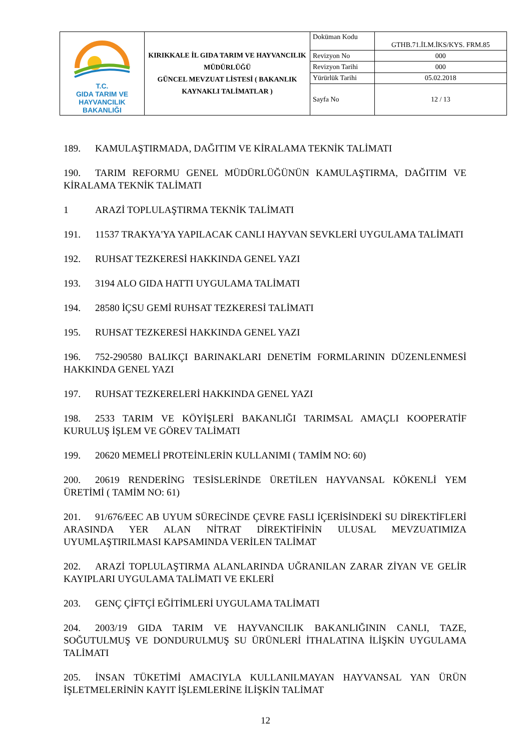| T.C. GIDA TARIM VE HAYVANCILIK BAKANLIĞI | KIRIKKALE İL GIDA TARIM VE HAYVANCILIK MÜDÜRLÜĞÜ GÜNCEL MEVZUAT LİSTESİ ( BAKANLIK KAYNAKLI TALİMATLAR ) | Doküman Kodu | GTHB.71.İLM.İKS/KYS. FRM.85 |
| | | Revizyon No | 000 |
| | | Revizyon Tarihi | 000 |
| | | Yürürlük Tarihi | 05.02.2018 |
| | | Sayfa No | 12 / 13 |
189. KAMULAŞTIRMADA, DAĞITIM VE KİRALAMA TEKNİK TALİMATI
190. TARIM REFORMU GENEL MÜDÜRLÜĞÜNÜN KAMULAŞTIRMA, DAĞITIM VE KİRALAMA TEKNİK TALİMATI
1 ARAZİ TOPLULAŞTIRMA TEKNİK TALİMATI
191. 11537 TRAKYA'YA YAPILACAK CANLI HAYVAN SEVKLERİ UYGULAMA TALİMATI
192. RUHSAT TEZKERESİ HAKKINDA GENEL YAZI
193. 3194 ALO GIDA HATTI UYGULAMA TALİMATI
194. 28580 İÇSU GEMİ RUHSAT TEZKERESİ TALİMATI
195. RUHSAT TEZKERESİ HAKKINDA GENEL YAZI
196. 752-290580 BALIKÇI BARINAKLARI DENETİM FORMLARININ DÜZENLENMESİ HAKKINDA GENEL YAZI
197. RUHSAT TEZKERELERİ HAKKINDA GENEL YAZI
198. 2533 TARIM VE KÖYİŞLERİ BAKANLIĞI TARIMSAL AMAÇLI KOOPERATİF KURULUŞ İŞLEM VE GÖREV TALİMATI
199. 20620 MEMELİ PROTEİNLERİN KULLANIMI ( TAMİM NO: 60)
200. 20619 RENDERİNG TESİSLERİNDE ÜRETİLEN HAYVANSAL KÖKENLİ YEM ÜRETİMİ ( TAMİM NO: 61)
201. 91/676/EEC AB UYUM SÜRECİNDE ÇEVRE FASLI İÇERİSİNDEKİ SU DİREKTİFLERİ ARASINDA YER ALAN NİTRAT DİREKTİFİNİN ULUSAL MEVZUATIMIZA UYUMLAŞTIRILMASI KAPSAMINDA VERİLEN TALİMAT
202. ARAZİ TOPLULAŞTIRMA ALANLARINDA UĞRANILAN ZARAR ZİYAN VE GELİR KAYIPLARI UYGULAMA TALİMATI VE EKLERİ
203. GENÇ ÇİFTÇİ EĞİTİMLERİ UYGULAMA TALİMATI
204. 2003/19 GIDA TARIM VE HAYVANCILIK BAKANLIĞININ CANLI, TAZE, SOĞUTULMUŞ VE DONDURULMUŞ SU ÜRÜNLERİ İTHALATINA İLİŞKİN UYGULAMA TALİMATI
205. İNSAN TÜKETİMİ AMACIYLA KULLANILMAYAN HAYVANSAL YAN ÜRÜN İŞLETMELERİNİN KAYIT İŞLEMLERİNE İLİŞKİN TALİMAT
12